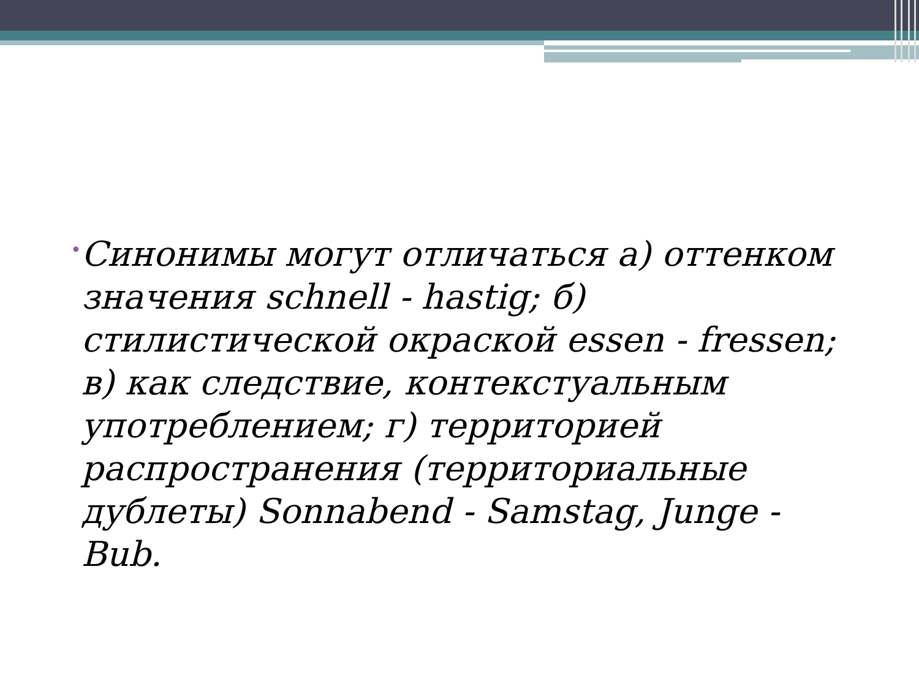•
Синонимы могут отличаться а) оттенком значения schnell - hastig; б) стилистической окраской essen - fressen; в) как следствие, контекстуальным употреблением; г) территорией распространения (территориальные дублеты) Sonnabend - Samstag, Junge - Bub.